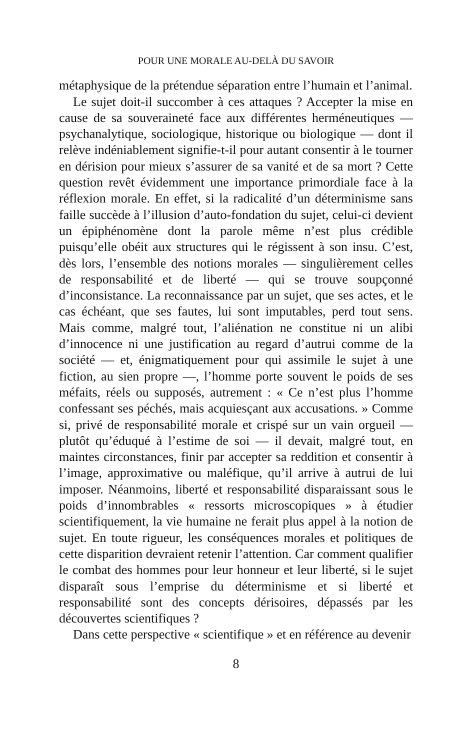POUR UNE MORALE AU-DELÀ DU SAVOIR
métaphysique de la prétendue séparation entre l’humain et l’animal.
Le sujet doit-il succomber à ces attaques ? Accepter la mise en cause de sa souveraineté face aux différentes herméneutiques — psychanalytique, sociologique, historique ou biologique — dont il relève indéniablement signifie-t-il pour autant consentir à le tourner en dérision pour mieux s’assurer de sa vanité et de sa mort ? Cette question revêt évidemment une importance primordiale face à la réflexion morale. En effet, si la radicalité d’un déterminisme sans faille succède à l’illusion d’auto-fondation du sujet, celui-ci devient un épiphénomène dont la parole même n’est plus crédible puisqu’elle obéit aux structures qui le régissent à son insu. C’est, dès lors, l’ensemble des notions morales — singulièrement celles de responsabilité et de liberté — qui se trouve soupçonné d’inconsistance. La reconnaissance par un sujet, que ses actes, et le cas échéant, que ses fautes, lui sont imputables, perd tout sens. Mais comme, malgré tout, l’aliénation ne constitue ni un alibi d’innocence ni une justification au regard d’autrui comme de la société — et, énigmatiquement pour qui assimile le sujet à une fiction, au sien propre —, l’homme porte souvent le poids de ses méfaits, réels ou supposés, autrement : « Ce n’est plus l’homme confessant ses péchés, mais acquiesçant aux accusations. » Comme si, privé de responsabilité morale et crispé sur un vain orgueil — plutôt qu’éduqué à l’estime de soi — il devait, malgré tout, en maintes circonstances, finir par accepter sa reddition et consentir à l’image, approximative ou maléfique, qu’il arrive à autrui de lui imposer. Néanmoins, liberté et responsabilité disparaissant sous le poids d’innombrables « ressorts microscopiques » à étudier scientifiquement, la vie humaine ne ferait plus appel à la notion de sujet. En toute rigueur, les conséquences morales et politiques de cette disparition devraient retenir l’attention. Car comment qualifier le combat des hommes pour leur honneur et leur liberté, si le sujet disparaît sous l’emprise du déterminisme et si liberté et responsabilité sont des concepts dérisoires, dépassés par les découvertes scientifiques ?
Dans cette perspective « scientifique » et en référence au devenir
8